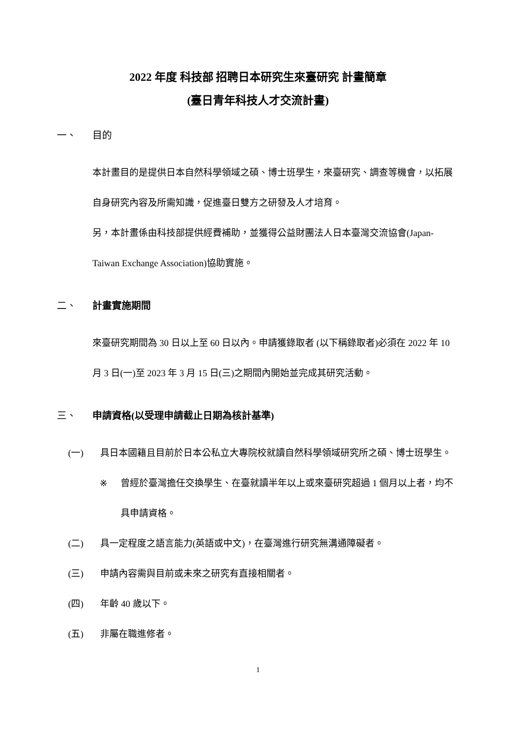2022 年度 科技部 招聘日本研究生來臺研究 計畫簡章
(臺日青年科技人才交流計畫)
一、 目的
本計畫目的是提供日本自然科學領域之碩、博士班學生，來臺研究、調查等機會，以拓展自身研究內容及所需知識，促進臺日雙方之研發及人才培育。
另，本計畫係由科技部提供經費補助，並獲得公益財團法人日本臺灣交流協會(Japan-Taiwan Exchange Association)協助實施。
二、 計畫實施期間
來臺研究期間為 30 日以上至 60 日以內。申請獲錄取者 (以下稱錄取者)必須在 2022 年 10 月 3 日(一)至 2023 年 3 月 15 日(三)之期間內開始並完成其研究活動。
三、 申請資格(以受理申請截止日期為核計基準)
(一) 具日本國籍且目前於日本公私立大專院校就讀自然科學領域研究所之碩、博士班學生。
※ 曾經於臺灣擔任交換學生、在臺就讀半年以上或來臺研究超過 1 個月以上者，均不具申請資格。
(二) 具一定程度之語言能力(英語或中文)，在臺灣進行研究無溝通障礙者。
(三) 申請內容需與目前或未來之研究有直接相關者。
(四) 年齡 40 歲以下。
(五) 非屬在職進修者。
1